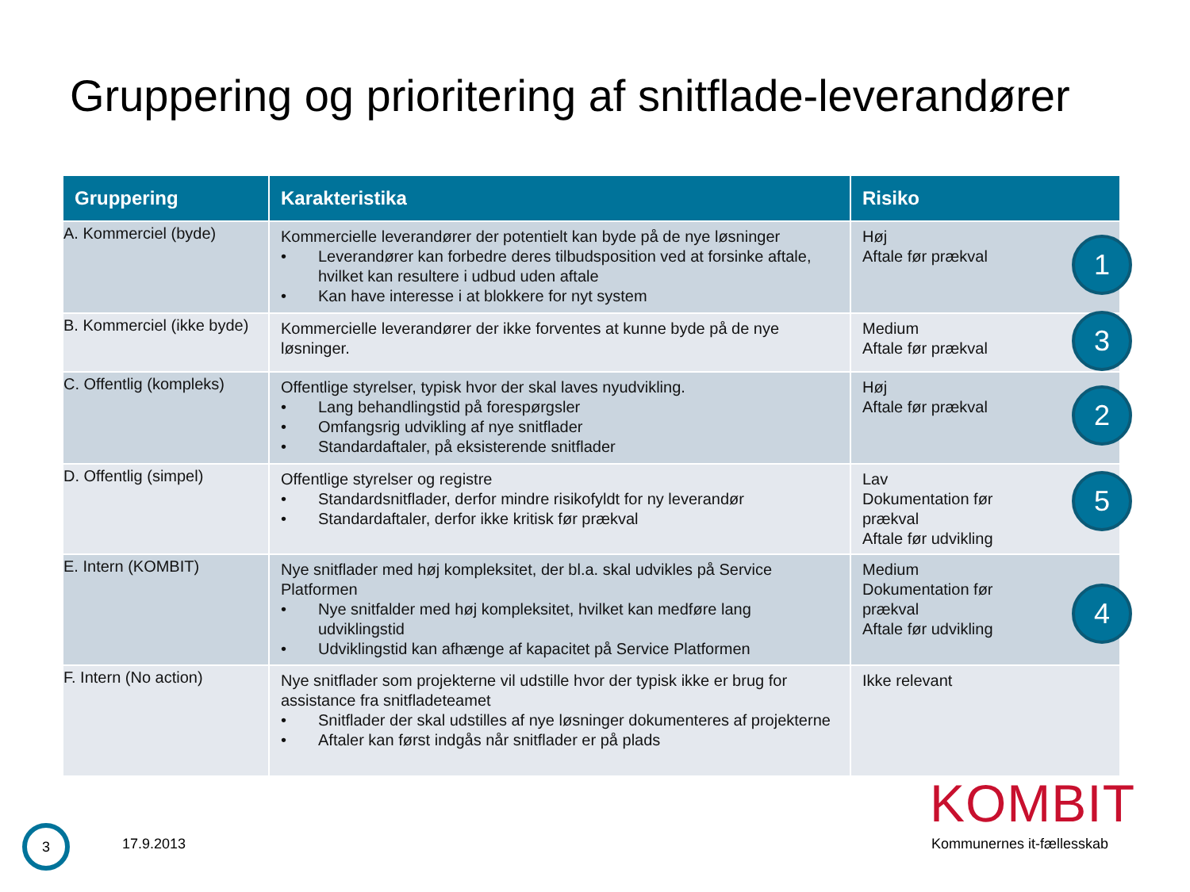Gruppering og prioritering af snitflade-leverandører
| Gruppering | Karakteristika | Risiko |
| --- | --- | --- |
| A. Kommerciel (byde) | Kommercielle leverandører der potentielt kan byde på de nye løsninger • Leverandører kan forbedre deres tilbudsposition ved at forsinke aftale, hvilket kan resultere i udbud uden aftale • Kan have interesse i at blokkere for nyt system | Høj Aftale før prækval 1 |
| B. Kommerciel (ikke byde) | Kommercielle leverandører der ikke forventes at kunne byde på de nye løsninger. | Medium Aftale før prækval 3 |
| C. Offentlig (kompleks) | Offentlige styrelser, typisk hvor der skal laves nyudvikling. • Lang behandlingstid på forespørgsler • Omfangsrig udvikling af nye snitflader • Standardaftaler, på eksisterende snitflader | Høj Aftale før prækval 2 |
| D. Offentlig (simpel) | Offentlige styrelser og registre • Standardsnitflader, derfor mindre risikofyldt for ny leverandør • Standardaftaler, derfor ikke kritisk før prækval | Lav Dokumentation før prækval Aftale før udvikling 5 |
| E. Intern (KOMBIT) | Nye snitflader med høj kompleksitet, der bl.a. skal udvikles på Service Platformen • Nye snitfalder med høj kompleksitet, hvilket kan medføre lang udviklingstid • Udviklingstid kan afhænge af kapacitet på Service Platformen | Medium Dokumentation før prækval Aftale før udvikling 4 |
| F. Intern (No action) | Nye snitflader som projekterne vil udstille hvor der typisk ikke er brug for assistance fra snitfladeteamet • Snitflader der skal udstilles af nye løsninger dokumenteres af projekterne • Aftaler kan først indgås når snitflader er på plads | Ikke relevant |
3
17.9.2013
KOMBIT
Kommunernes it-fællesskab